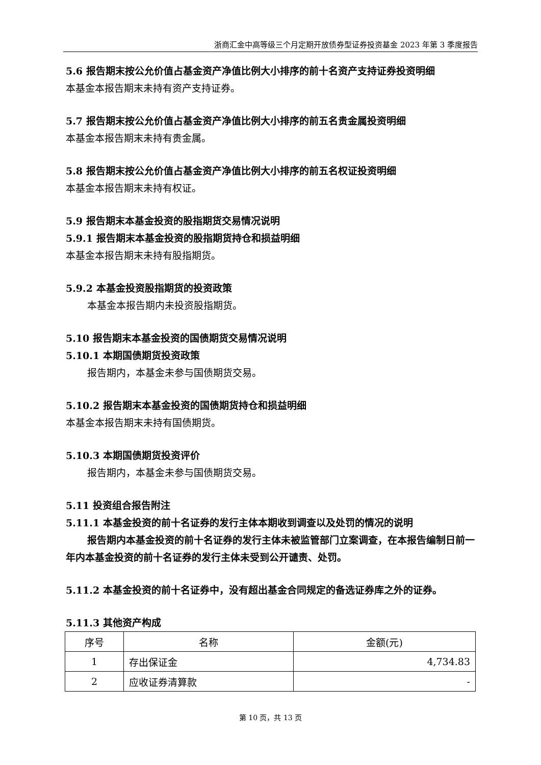浙商汇金中高等级三个月定期开放债券型证券投资基金 2023 年第 3 季度报告
5.6 报告期末按公允价值占基金资产净值比例大小排序的前十名资产支持证券投资明细
本基金本报告期末未持有资产支持证券。
5.7 报告期末按公允价值占基金资产净值比例大小排序的前五名贵金属投资明细
本基金本报告期末未持有贵金属。
5.8 报告期末按公允价值占基金资产净值比例大小排序的前五名权证投资明细
本基金本报告期末未持有权证。
5.9 报告期末本基金投资的股指期货交易情况说明
5.9.1 报告期末本基金投资的股指期货持仓和损益明细
本基金本报告期末未持有股指期货。
5.9.2 本基金投资股指期货的投资政策
本基金本报告期内未投资股指期货。
5.10 报告期末本基金投资的国债期货交易情况说明
5.10.1 本期国债期货投资政策
报告期内，本基金未参与国债期货交易。
5.10.2 报告期末本基金投资的国债期货持仓和损益明细
本基金本报告期末未持有国债期货。
5.10.3 本期国债期货投资评价
报告期内，本基金未参与国债期货交易。
5.11 投资组合报告附注
5.11.1 本基金投资的前十名证券的发行主体本期收到调查以及处罚的情况的说明
报告期内本基金投资的前十名证券的发行主体未被监管部门立案调查，在本报告编制日前一年内本基金投资的前十名证券的发行主体未受到公开谴责、处罚。
5.11.2 本基金投资的前十名证券中，没有超出基金合同规定的备选证券库之外的证券。
5.11.3 其他资产构成
| 序号 | 名称 | 金额(元) |
| --- | --- | --- |
| 1 | 存出保证金 | 4,734.83 |
| 2 | 应收证券清算款 | - |
第 10 页，共 13 页